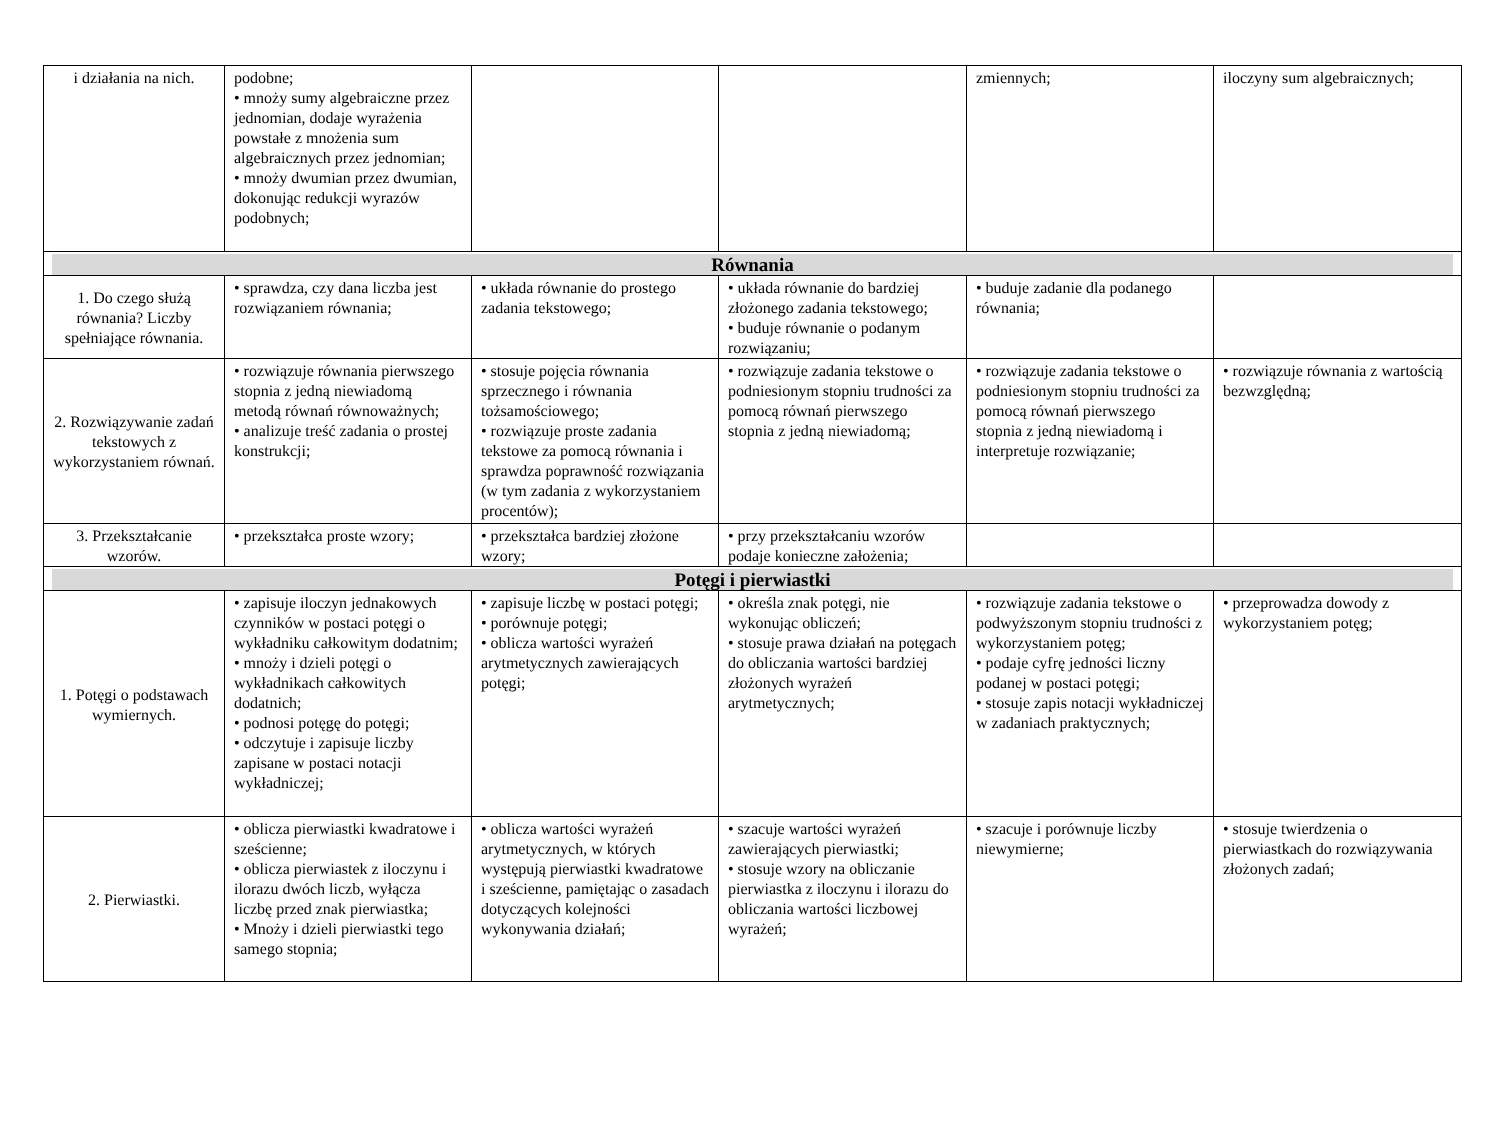| i działania na nich. | podobne; • mnoży sumy algebraiczne przez jednomian, dodaje wyrażenia powstałe z mnożenia sum algebraicznych przez jednomian; • mnoży dwumian przez dwumian, dokonując redukcji wyrazów podobnych; | | | zmiennych; | iloczyny sum algebraicznych; |
| Równania | | | | | |
| 1. Do czego służą równania? Liczby spełniające równania. | • sprawdza, czy dana liczba jest rozwiązaniem równania; | • układa równanie do prostego zadania tekstowego; | • układa równanie do bardziej złożonego zadania tekstowego; • buduje równanie o podanym rozwiązaniu; | • buduje zadanie dla podanego równania; | |
| 2. Rozwiązywanie zadań tekstowych z wykorzystaniem równań. | • rozwiązuje równania pierwszego stopnia z jedną niewiadomą metodą równań równoważnych; • analizuje treść zadania o prostej konstrukcji; | • stosuje pojęcia równania sprzecznego i równania tożsamościowego; • rozwiązuje proste zadania tekstowe za pomocą równania i sprawdza poprawność rozwiązania (w tym zadania z wykorzystaniem procentów); | • rozwiązuje zadania tekstowe o podniesionym stopniu trudności za pomocą równań pierwszego stopnia z jedną niewiadomą; | • rozwiązuje zadania tekstowe o podniesionym stopniu trudności za pomocą równań pierwszego stopnia z jedną niewiadomą i interpretuje rozwiązanie; | • rozwiązuje równania z wartością bezwzględną; |
| 3. Przekształcanie wzorów. | • przekształca proste wzory; | • przekształca bardziej złożone wzory; | • przy przekształcaniu wzorów podaje konieczne założenia; | | |
| Potęgi i pierwiastki | | | | | |
| 1. Potęgi o podstawach wymiernych. | • zapisuje iloczyn jednakowych czynników w postaci potęgi o wykładniku całkowitym dodatnim; • mnoży i dzieli potęgi o wykładnikach całkowitych dodatnich; • podnosi potęgę do potęgi; • odczytuje i zapisuje liczby zapisane w postaci notacji wykładniczej; | • zapisuje liczbę w postaci potęgi; • porównuje potęgi; • oblicza wartości wyrażeń arytmetycznych zawierających potęgi; | • określa znak potęgi, nie wykonując obliczeń; • stosuje prawa działań na potęgach do obliczania wartości bardziej złożonych wyrażeń arytmetycznych; | • rozwiązuje zadania tekstowe o podwyższonym stopniu trudności z wykorzystaniem potęg; • podaje cyfrę jedności liczny podanej w postaci potęgi; • stosuje zapis notacji wykładniczej w zadaniach praktycznych; | • przeprowadza dowody z wykorzystaniem potęg; |
| 2. Pierwiastki. | • oblicza pierwiastki kwadratowe i sześcienne; • oblicza pierwiastek z iloczynu i ilorazu dwóch liczb, wyłącza liczbę przed znak pierwiastka; • Mnoży i dzieli pierwiastki tego samego stopnia; | • oblicza wartości wyrażeń arytmetycznych, w których występują pierwiastki kwadratowe i sześcienne, pamiętając o zasadach dotyczących kolejności wykonywania działań; | • szacuje wartości wyrażeń zawierających pierwiastki; • stosuje wzory na obliczanie pierwiastka z iloczynu i ilorazu do obliczania wartości liczbowej wyrażeń; | • szacuje i porównuje liczby niewymierne; | • stosuje twierdzenia o pierwiastkach do rozwiązywania złożonych zadań; |